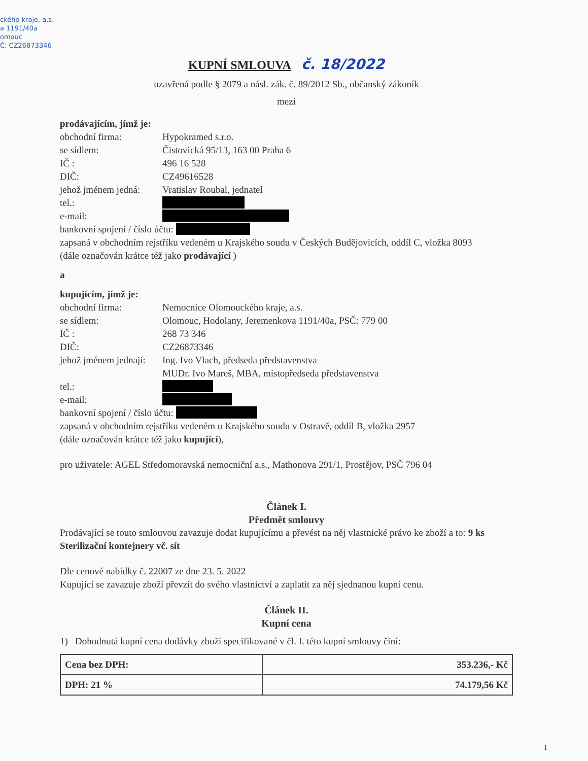ckého kraje, a.s.
a 1191/40a
omouc
Č: CZ26873346
KUPNÍ SMLOUVA č. 18/2022
uzavřená podle § 2079 a násl. zák. č. 89/2012 Sb., občanský zákoník
mezi
prodávajícím, jímž je:
obchodní firma: Hypokramed s.r.o.
se sídlem: Čistovická 95/13, 163 00 Praha 6
IČ : 496 16 528
DIČ: CZ49616528
jehož jménem jedná: Vratislav Roubal, jednatel
tel.:
e-mail:
bankovní spojení / číslo účtu:
zapsaná v obchodním rejstříku vedeném u Krajského soudu v Českých Budějovicích, oddíl C, vložka 8093
(dále označován krátce též jako prodávající )
a
kupujícím, jímž je:
obchodní firma: Nemocnice Olomouckého kraje, a.s.
se sídlem: Olomouc, Hodolany, Jeremenkova 1191/40a, PSČ: 779 00
IČ : 268 73 346
DIČ: CZ26873346
jehož jménem jednají: Ing. Ivo Vlach, předseda představenstva
MUDr. Ivo Mareš, MBA, místopředseda představenstva
tel.:
e-mail:
bankovní spojení / číslo účtu:
zapsaná v obchodním rejstříku vedeném u Krajského soudu v Ostravě, oddíl B, vložka 2957
(dále označován krátce též jako kupující),
pro uživatele: AGEL Středomoravská nemocniční a.s., Mathonova 291/1, Prostějov, PSČ 796 04
Článek I.
Předmět smlouvy
Prodávající se touto smlouvou zavazuje dodat kupujícímu a převést na něj vlastnické právo ke zboží a to: 9 ks Sterilizační kontejnery vč. sít
Dle cenové nabídky č. 22007 ze dne 23. 5. 2022
Kupující se zavazuje zboží převzít do svého vlastnictví a zaplatit za něj sjednanou kupní cenu.
Článek II.
Kupní cena
1) Dohodnutá kupní cena dodávky zboží specifikované v čl. I. této kupní smlouvy činí:
| Cena bez DPH: | 353.236,- Kč |
| DPH: 21 % | 74.179,56 Kč |
1